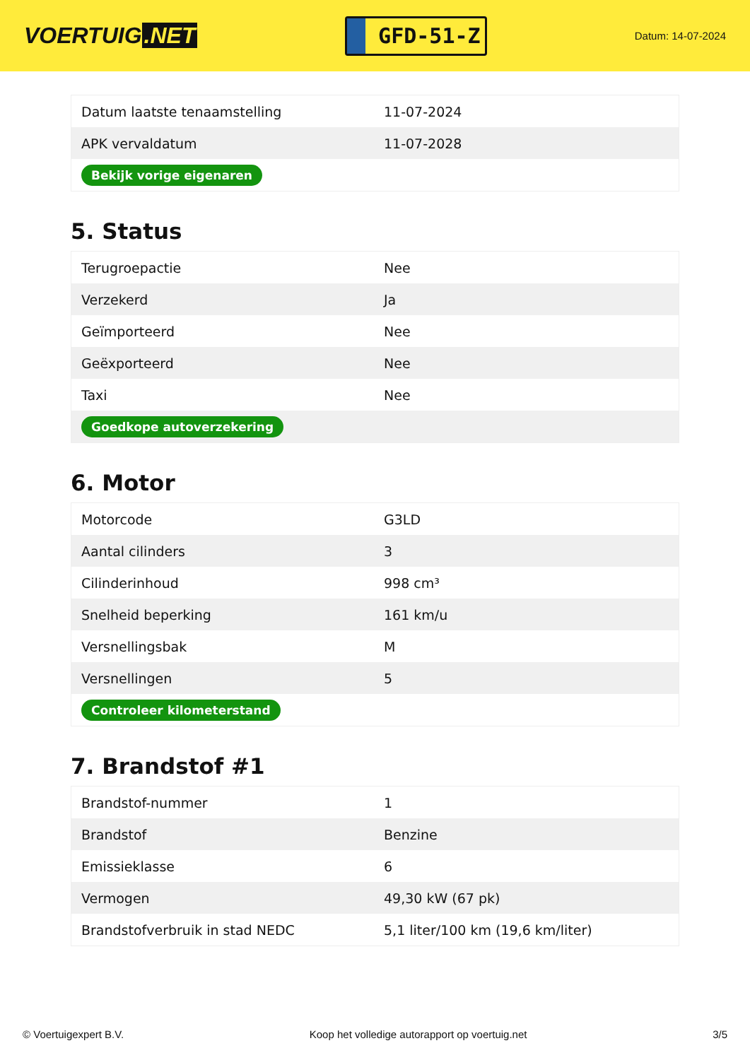VOERTUIG.NET
GFD-51-Z
Datum: 14-07-2024
| Datum laatste tenaamstelling | 11-07-2024 |
| APK vervaldatum | 11-07-2028 |
| Bekijk vorige eigenaren | |
5. Status
| Terugroepactie | Nee |
| Verzekerd | Ja |
| Geïmporteerd | Nee |
| Geëxporteerd | Nee |
| Taxi | Nee |
| Goedkope autoverzekering | |
6. Motor
| Motorcode | G3LD |
| Aantal cilinders | 3 |
| Cilinderinhoud | 998 cm³ |
| Snelheid beperking | 161 km/u |
| Versnellingsbak | M |
| Versnellingen | 5 |
| Controleer kilometerstand | |
7. Brandstof #1
| Brandstof-nummer | 1 |
| Brandstof | Benzine |
| Emissieklasse | 6 |
| Vermogen | 49,30 kW (67 pk) |
| Brandstofverbruik in stad NEDC | 5,1 liter/100 km (19,6 km/liter) |
© Voertuigexpert B.V. Koop het volledige autorapport op voertuig.net 3/5